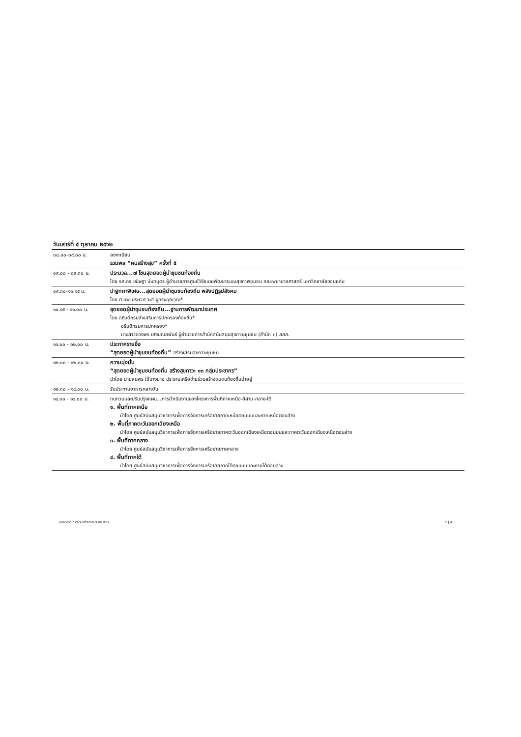| วันเสาร์ที่ ๕ ตุลาคม ๒๕๖๒ | |
| --- | --- |
| ๐๘.๐๐-๐๙.๐๐ น. | ลงทะเบียน รวมพล “คนสร้างสุข” ครั้งที่ ๕ |
| ๐๙.๐๐ - ๐๙.๓๐ น. | ประมวล...๗ โซนสุดยอดผู้นำชุมชนท้องถิ่น โดย รศ.ดร.ขนิษฐา นันทบุตร ผู้อำนวยการศูนย์วิจัยและพัฒนาระบบสุขภาพชุมชน คณะพยาบาลศาสตร์ มหาวิทยาลัยขอนแก่น |
| ๐๙.๓๐-๑๐.๑๕ น. | ปาฐกถาพิเศษ...สุดยอดผู้นำชุมชนท้องถิ่น พลังปฏิรูปสังคม โดย ศ.นพ.ประเวศ วะสี ผู้ทรงคุณวุฒิ* |
| ๑๐.๑๕ - ๑๑.๐๐ น. | สุดยอดผู้นำชุมชนท้องถิ่น...ฐานการพัฒนาประเทศ โดย อธิบดีกรมส่งเสริมการปกครองท้องถิ่น* อธิบดีกรมการปกครอง* นางสาวดวงพร เฮงบุณยพันธ์ ผู้อำนวยการสำนักสนับสนุนสุขภาวะชุมชน (สำนัก ๓) สสส. |
| ๑๑.๐๐ - ๑๒.๐๐ น. | ประกาศรายชื่อ “สุดยอดผู้นำชุมชนท้องถิ่น” สร้างเสริมสุขภาวะชุมชน |
| ๑๒.๐๐ - ๑๒.๓๐ น. | ความมุ่งมั่น “สุดยอดผู้นำชุมชนท้องถิ่น สร้างสุขภาวะ ๑๓ กลุ่มประชากร” นำโดย นายสมพร ใช้บางยาง ประธานเครือข่ายร่วมสร้างชุมชนท้องถิ่นน่าอยู่ |
| ๑๒.๓๐ - ๑๔.๐๐ น. | รับประทานอาหารกลางวัน |
| ๑๔.๐๐ - ๑๖.๐๐ น. | ทบทวนและปรับปรุงแผน...การดำเนินงานของโครงการพื้นที่ภาคเหนือ-อีสาน-กลาง-ใต้ ๑. พื้นที่ภาคเหนือ นำโดย ศูนย์สนับสนุนวิชาการเพื่อการจัดการเครือข่ายภาคเหนือตอนบนและภาคเหนือตอนล่าง ๒. พื้นที่ภาคตะวันออกเฉียงเหนือ นำโดย ศูนย์สนับสนุนวิชาการเพื่อการจัดการเครือข่ายภาคตะวันออกเฉียงเหนือตอนบนและภาคตะวันออกเฉียงเหนือตอนล่าง ๓. พื้นที่ภาคกลาง นำโดย ศูนย์สนับสนุนวิชาการเพื่อการจัดการเครือข่ายภาคกลาง ๔. พื้นที่ภาคใต้ นำโดย ศูนย์สนับสนุนวิชาการเพื่อการจัดการเครือข่ายภาคใต้ตอนบนและภาคใต้ตอนล่าง |
หมายเหตุ * อยู่ระหว่างการประสานงาน ๕ | ๕